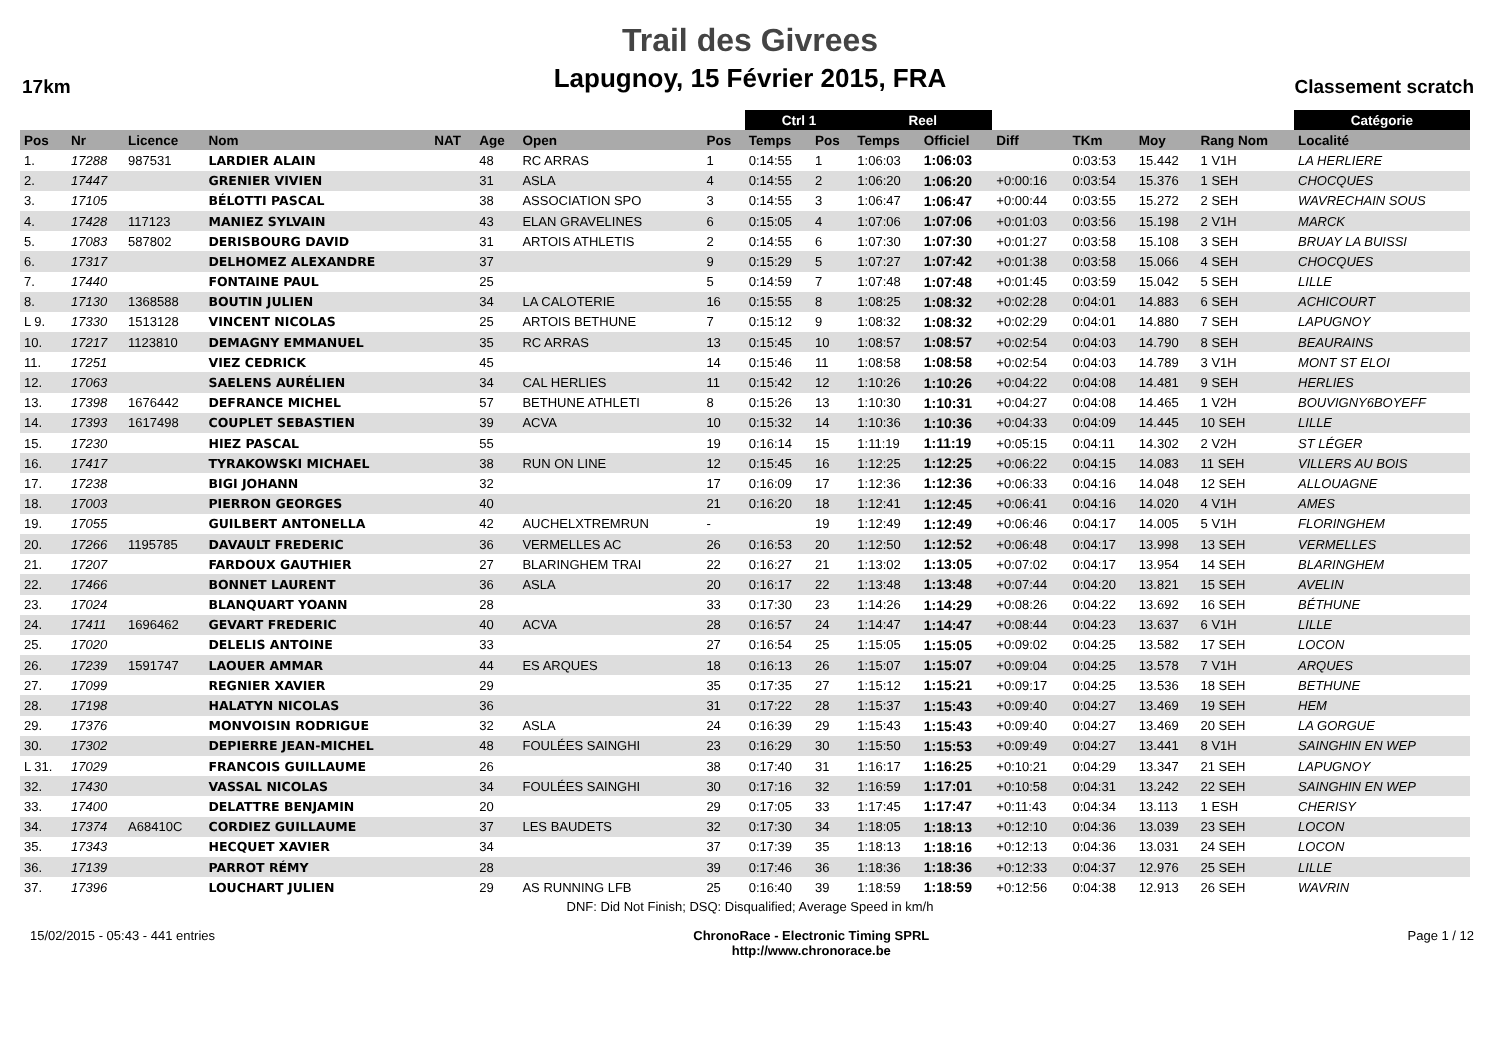Trail des Givrees
Lapugnoy, 15 Février 2015, FRA
17km Classement scratch
| | | | | | | | | | Ctrl 1 | | Reel | | | | | | Catégorie | |
| --- | --- | --- | --- | --- | --- | --- | --- | --- | --- | --- | --- | --- | --- | --- | --- | --- | --- | --- |
| Pos | Nr | Licence | Nom | NAT | Age | Open | | Pos | Temps | Pos | Temps | Officiel | Diff | TKm | Moy | Rang Nom | Localité | |
| 1. | 17288 | 987531 | LARDIER ALAIN | | 48 | RC ARRAS | | 1 | 0:14:55 | 1 | 1:06:03 | 1:06:03 | | 0:03:53 | 15.442 | 1 V1H | LA HERLIERE | |
| 2. | 17447 | | GRENIER VIVIEN | | 31 | ASLA | | 4 | 0:14:55 | 2 | 1:06:20 | 1:06:20 | +0:00:16 | 0:03:54 | 15.376 | 1 SEH | CHOCQUES | |
| 3. | 17105 | | BÉLOTTI PASCAL | | 38 | ASSOCIATION SPO | | 3 | 0:14:55 | 3 | 1:06:47 | 1:06:47 | +0:00:44 | 0:03:55 | 15.272 | 2 SEH | WAVRECHAIN SOUS | |
| 4. | 17428 | 117123 | MANIEZ SYLVAIN | | 43 | ELAN GRAVELINES | | 6 | 0:15:05 | 4 | 1:07:06 | 1:07:06 | +0:01:03 | 0:03:56 | 15.198 | 2 V1H | MARCK | |
| 5. | 17083 | 587802 | DERISBOURG DAVID | | 31 | ARTOIS ATHLETIS | | 2 | 0:14:55 | 6 | 1:07:30 | 1:07:30 | +0:01:27 | 0:03:58 | 15.108 | 3 SEH | BRUAY LA BUISSI | |
| 6. | 17317 | | DELHOMEZ ALEXANDRE | | 37 | | | 9 | 0:15:29 | 5 | 1:07:27 | 1:07:42 | +0:01:38 | 0:03:58 | 15.066 | 4 SEH | CHOCQUES | |
| 7. | 17440 | | FONTAINE PAUL | | 25 | | | 5 | 0:14:59 | 7 | 1:07:48 | 1:07:48 | +0:01:45 | 0:03:59 | 15.042 | 5 SEH | LILLE | |
| 8. | 17130 | 1368588 | BOUTIN JULIEN | | 34 | LA CALOTERIE | | 16 | 0:15:55 | 8 | 1:08:25 | 1:08:32 | +0:02:28 | 0:04:01 | 14.883 | 6 SEH | ACHICOURT | |
| L 9. | 17330 | 1513128 | VINCENT NICOLAS | | 25 | ARTOIS BETHUNE | | 7 | 0:15:12 | 9 | 1:08:32 | 1:08:32 | +0:02:29 | 0:04:01 | 14.880 | 7 SEH | LAPUGNOY | |
| 10. | 17217 | 1123810 | DEMAGNY EMMANUEL | | 35 | RC ARRAS | | 13 | 0:15:45 | 10 | 1:08:57 | 1:08:57 | +0:02:54 | 0:04:03 | 14.790 | 8 SEH | BEAURAINS | |
| 11. | 17251 | | VIEZ CEDRICK | | 45 | | | 14 | 0:15:46 | 11 | 1:08:58 | 1:08:58 | +0:02:54 | 0:04:03 | 14.789 | 3 V1H | MONT ST ELOI | |
| 12. | 17063 | | SAELENS AURÉLIEN | | 34 | CAL HERLIES | | 11 | 0:15:42 | 12 | 1:10:26 | 1:10:26 | +0:04:22 | 0:04:08 | 14.481 | 9 SEH | HERLIES | |
| 13. | 17398 | 1676442 | DEFRANCE MICHEL | | 57 | BETHUNE ATHLETI | | 8 | 0:15:26 | 13 | 1:10:30 | 1:10:31 | +0:04:27 | 0:04:08 | 14.465 | 1 V2H | BOUVIGNY6BOYEFF | |
| 14. | 17393 | 1617498 | COUPLET SEBASTIEN | | 39 | ACVA | | 10 | 0:15:32 | 14 | 1:10:36 | 1:10:36 | +0:04:33 | 0:04:09 | 14.445 | 10 SEH | LILLE | |
| 15. | 17230 | | HIEZ PASCAL | | 55 | | | 19 | 0:16:14 | 15 | 1:11:19 | 1:11:19 | +0:05:15 | 0:04:11 | 14.302 | 2 V2H | ST LÉGER | |
| 16. | 17417 | | TYRAKOWSKI MICHAEL | | 38 | RUN ON LINE | | 12 | 0:15:45 | 16 | 1:12:25 | 1:12:25 | +0:06:22 | 0:04:15 | 14.083 | 11 SEH | VILLERS AU BOIS | |
| 17. | 17238 | | BIGI JOHANN | | 32 | | | 17 | 0:16:09 | 17 | 1:12:36 | 1:12:36 | +0:06:33 | 0:04:16 | 14.048 | 12 SEH | ALLOUAGNE | |
| 18. | 17003 | | PIERRON GEORGES | | 40 | | | 21 | 0:16:20 | 18 | 1:12:41 | 1:12:45 | +0:06:41 | 0:04:16 | 14.020 | 4 V1H | AMES | |
| 19. | 17055 | | GUILBERT ANTONELLA | | 42 | AUCHELXTREMRUN | | - | | 19 | 1:12:49 | 1:12:49 | +0:06:46 | 0:04:17 | 14.005 | 5 V1H | FLORINGHEM | |
| 20. | 17266 | 1195785 | DAVAULT FREDERIC | | 36 | VERMELLES AC | | 26 | 0:16:53 | 20 | 1:12:50 | 1:12:52 | +0:06:48 | 0:04:17 | 13.998 | 13 SEH | VERMELLES | |
| 21. | 17207 | | FARDOUX GAUTHIER | | 27 | BLARINGHEM TRAI | | 22 | 0:16:27 | 21 | 1:13:02 | 1:13:05 | +0:07:02 | 0:04:17 | 13.954 | 14 SEH | BLARINGHEM | |
| 22. | 17466 | | BONNET LAURENT | | 36 | ASLA | | 20 | 0:16:17 | 22 | 1:13:48 | 1:13:48 | +0:07:44 | 0:04:20 | 13.821 | 15 SEH | AVELIN | |
| 23. | 17024 | | BLANQUART YOANN | | 28 | | | 33 | 0:17:30 | 23 | 1:14:26 | 1:14:29 | +0:08:26 | 0:04:22 | 13.692 | 16 SEH | BÉTHUNE | |
| 24. | 17411 | 1696462 | GEVART FREDERIC | | 40 | ACVA | | 28 | 0:16:57 | 24 | 1:14:47 | 1:14:47 | +0:08:44 | 0:04:23 | 13.637 | 6 V1H | LILLE | |
| 25. | 17020 | | DELELIS ANTOINE | | 33 | | | 27 | 0:16:54 | 25 | 1:15:05 | 1:15:05 | +0:09:02 | 0:04:25 | 13.582 | 17 SEH | LOCON | |
| 26. | 17239 | 1591747 | LAOUER AMMAR | | 44 | ES ARQUES | | 18 | 0:16:13 | 26 | 1:15:07 | 1:15:07 | +0:09:04 | 0:04:25 | 13.578 | 7 V1H | ARQUES | |
| 27. | 17099 | | REGNIER XAVIER | | 29 | | | 35 | 0:17:35 | 27 | 1:15:12 | 1:15:21 | +0:09:17 | 0:04:25 | 13.536 | 18 SEH | BETHUNE | |
| 28. | 17198 | | HALATYN NICOLAS | | 36 | | | 31 | 0:17:22 | 28 | 1:15:37 | 1:15:43 | +0:09:40 | 0:04:27 | 13.469 | 19 SEH | HEM | |
| 29. | 17376 | | MONVOISIN RODRIGUE | | 32 | ASLA | | 24 | 0:16:39 | 29 | 1:15:43 | 1:15:43 | +0:09:40 | 0:04:27 | 13.469 | 20 SEH | LA GORGUE | |
| 30. | 17302 | | DEPIERRE JEAN-MICHEL | | 48 | FOULÉES SAINGHI | | 23 | 0:16:29 | 30 | 1:15:50 | 1:15:53 | +0:09:49 | 0:04:27 | 13.441 | 8 V1H | SAINGHIN EN WEP | |
| L 31. | 17029 | | FRANCOIS GUILLAUME | | 26 | | | 38 | 0:17:40 | 31 | 1:16:17 | 1:16:25 | +0:10:21 | 0:04:29 | 13.347 | 21 SEH | LAPUGNOY | |
| 32. | 17430 | | VASSAL NICOLAS | | 34 | FOULÉES SAINGHI | | 30 | 0:17:16 | 32 | 1:16:59 | 1:17:01 | +0:10:58 | 0:04:31 | 13.242 | 22 SEH | SAINGHIN EN WEP | |
| 33. | 17400 | | DELATTRE BENJAMIN | | 20 | | | 29 | 0:17:05 | 33 | 1:17:45 | 1:17:47 | +0:11:43 | 0:04:34 | 13.113 | 1 ESH | CHERISY | |
| 34. | 17374 | A68410C | CORDIEZ GUILLAUME | | 37 | LES BAUDETS | | 32 | 0:17:30 | 34 | 1:18:05 | 1:18:13 | +0:12:10 | 0:04:36 | 13.039 | 23 SEH | LOCON | |
| 35. | 17343 | | HECQUET XAVIER | | 34 | | | 37 | 0:17:39 | 35 | 1:18:13 | 1:18:16 | +0:12:13 | 0:04:36 | 13.031 | 24 SEH | LOCON | |
| 36. | 17139 | | PARROT RÉMY | | 28 | | | 39 | 0:17:46 | 36 | 1:18:36 | 1:18:36 | +0:12:33 | 0:04:37 | 12.976 | 25 SEH | LILLE | |
| 37. | 17396 | | LOUCHART JULIEN | | 29 | AS RUNNING LFB | | 25 | 0:16:40 | 39 | 1:18:59 | 1:18:59 | +0:12:56 | 0:04:38 | 12.913 | 26 SEH | WAVRIN | |
DNF: Did Not Finish; DSQ: Disqualified; Average Speed in km/h
15/02/2015 - 05:43 - 441 entries
ChronoRace - Electronic Timing SPRL
http://www.chronorace.be
Page 1 / 12